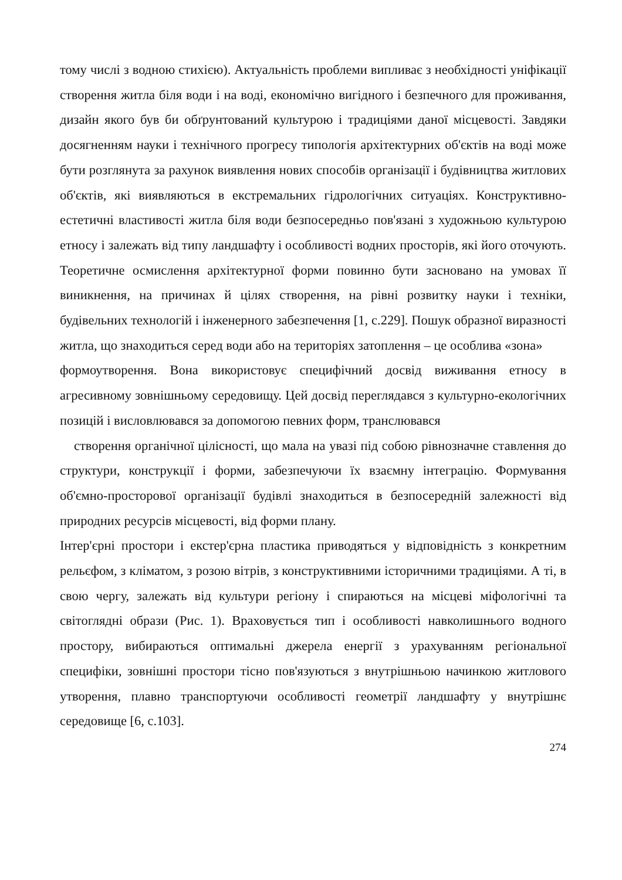тому числі з водною стихією). Актуальність проблеми випливає з необхідності уніфікації створення житла біля води і на воді, економічно вигідного і безпечного для проживання, дизайн якого був би обґрунтований культурою і традиціями даної місцевості. Завдяки досягненням науки і технічного прогресу типологія архітектурних об'єктів на воді може бути розглянута за рахунок виявлення нових способів організації і будівництва житлових об'єктів, які виявляються в екстремальних гідрологічних ситуаціях. Конструктивно-естетичні властивості житла біля води безпосередньо пов'язані з художньою культурою етносу і залежать від типу ландшафту і особливості водних просторів, які його оточують. Теоретичне осмислення архітектурної форми повинно бути засновано на умовах її виникнення, на причинах й цілях створення, на рівні розвитку науки і техніки, будівельних технологій і інженерного забезпечення [1, с.229]. Пошук образної виразності житла, що знаходиться серед води або на територіях затоплення – це особлива «зона»
формоутворення. Вона використовує специфічний досвід виживання етносу в агресивному зовнішньому середовищу. Цей досвід переглядався з культурно-екологічних позицій і висловлювався за допомогою певних форм, транслювався
створення органічної цілісності, що мала на увазі під собою рівнозначне ставлення до структури, конструкції і форми, забезпечуючи їх взаємну інтеграцію. Формування об'ємно-просторової організації будівлі знаходиться в безпосередній залежності від природних ресурсів місцевості, від форми плану.
Інтер'єрні простори і екстер'єрна пластика приводяться у відповідність з конкретним рельєфом, з кліматом, з розою вітрів, з конструктивними історичними традиціями. А ті, в свою чергу, залежать від культури регіону і спираються на місцеві міфологічні та світоглядні образи (Рис. 1). Враховується тип і особливості навколишнього водного простору, вибираються оптимальні джерела енергії з урахуванням регіональної специфіки, зовнішні простори тісно пов'язуються з внутрішньою начинкою житлового утворення, плавно транспортуючи особливості геометрії ландшафту у внутрішнє середовище [6, с.103].
274